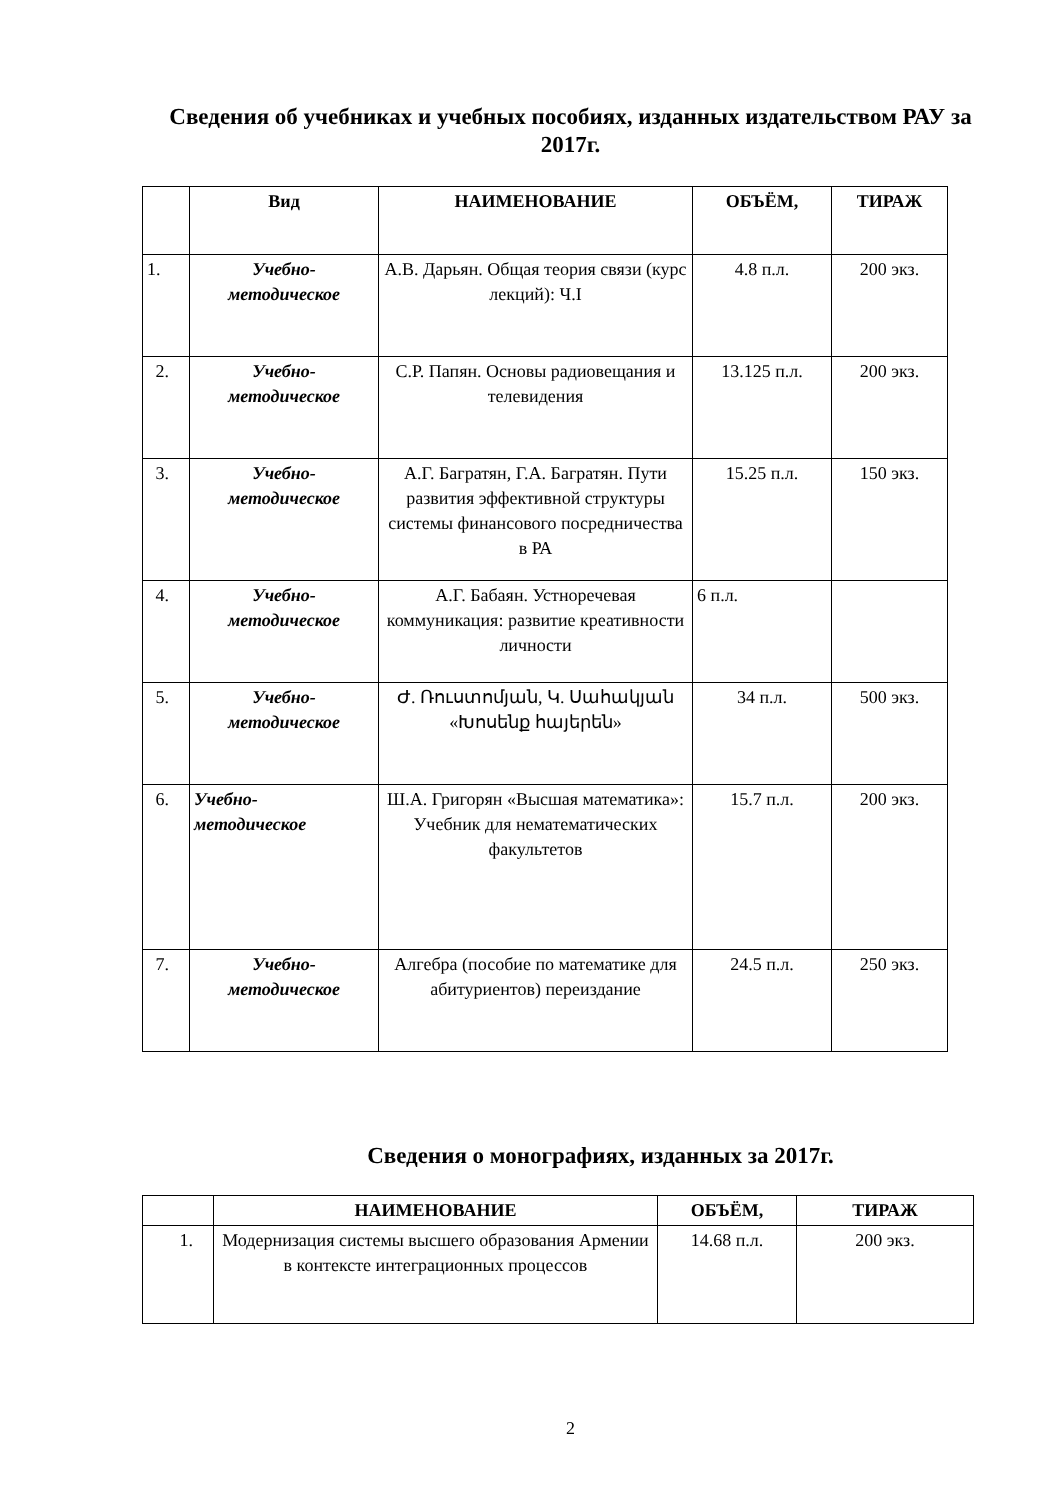Сведения об учебниках и учебных пособиях, изданных издательством РАУ за 2017г.
| | Вид | НАИМЕНОВАНИЕ | ОБЪЁМ, | ТИРАЖ |
| --- | --- | --- | --- | --- |
| 1. | Учебно- методическое | А.В. Дарьян. Общая теория связи (курс лекций): Ч.I | 4.8 п.л. | 200 экз. |
| 2. | Учебно- методическое | С.Р. Папян. Основы радиовещания и телевидения | 13.125 п.л. | 200 экз. |
| 3. | Учебно- методическое | А.Г. Багратян, Г.А. Багратян. Пути развития эффективной структуры системы финансового посредничества в РА | 15.25 п.л. | 150 экз. |
| 4. | Учебно- методическое | А.Г. Бабаян. Устноречевая коммуникация: развитие креативности личности | 6 п.л. | |
| 5. | Учебно- методическое | Ժ. Ռուստոմյան, Կ. Սահակյան «Խոսենք հայերեն» | 34 п.л. | 500 экз. |
| 6. | Учебно- методическое | Ш.А. Григорян «Высшая математика»: Учебник для нематематических факультетов | 15.7 п.л. | 200 экз. |
| 7. | Учебно- методическое | Алгебра (пособие по математике для абитуриентов) переиздание | 24.5 п.л. | 250 экз. |
Сведения о монографиях, изданных за 2017г.
| | НАИМЕНОВАНИЕ | ОБЪЁМ, | ТИРАЖ |
| --- | --- | --- | --- |
| 1. | Модернизация системы высшего образования Армении в контексте интеграционных процессов | 14.68 п.л. | 200 экз. |
2